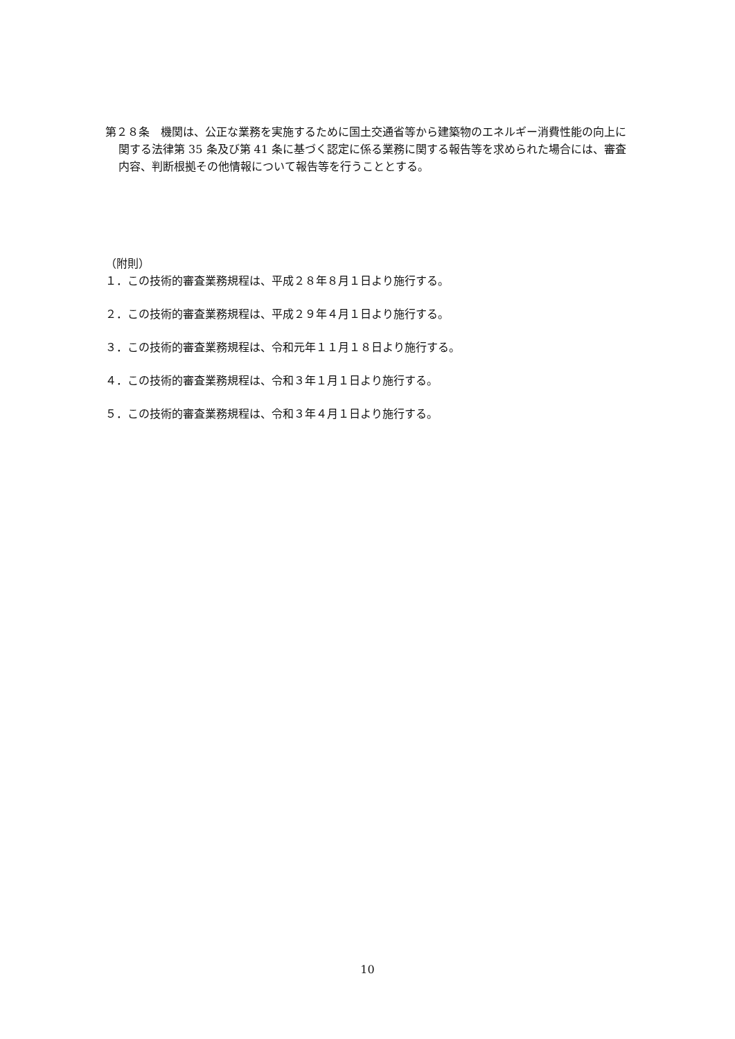第２８条　機関は、公正な業務を実施するために国土交通省等から建築物のエネルギー消費性能の向上に関する法律第 35 条及び第 41 条に基づく認定に係る業務に関する報告等を求められた場合には、審査内容、判断根拠その他情報について報告等を行うこととする。
（附則）
１．この技術的審査業務規程は、平成２８年８月１日より施行する。
２．この技術的審査業務規程は、平成２９年４月１日より施行する。
３．この技術的審査業務規程は、令和元年１１月１８日より施行する。
４．この技術的審査業務規程は、令和３年１月１日より施行する。
５．この技術的審査業務規程は、令和３年４月１日より施行する。
10